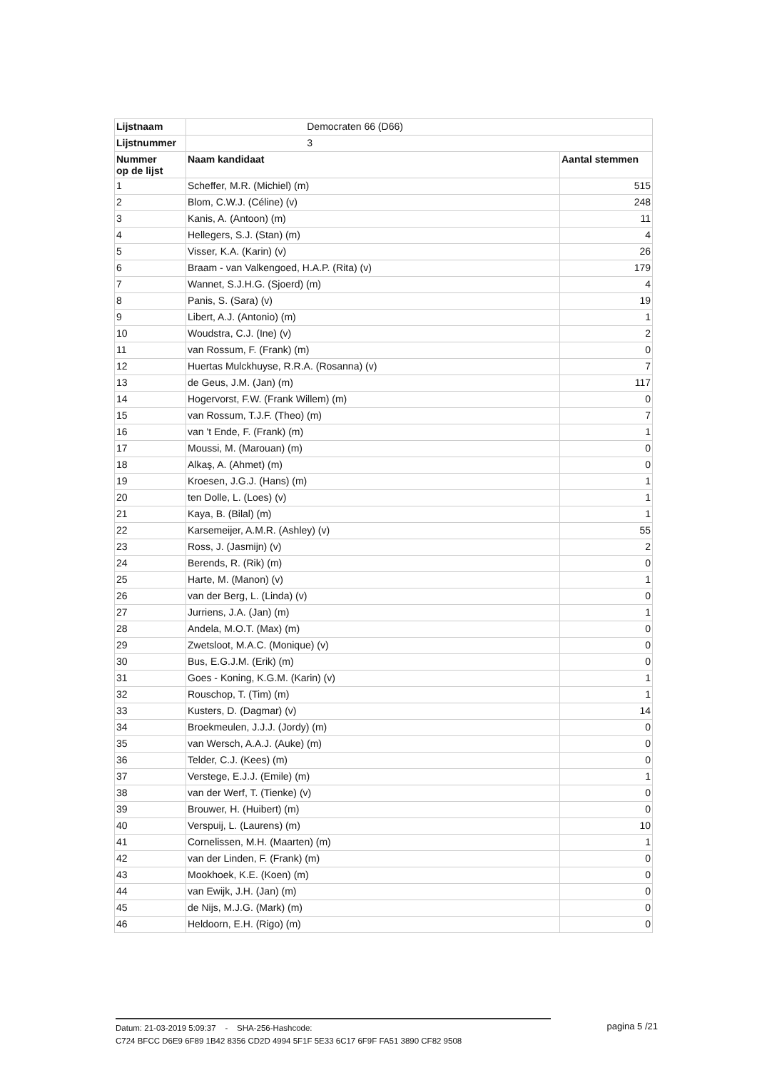| Lijstnaam | Democraten 66 (D66) | |
| Lijstnummer | 3 | |
| Nummer op de lijst | Naam kandidaat | Aantal stemmen |
| 1 | Scheffer, M.R. (Michiel) (m) | 515 |
| 2 | Blom, C.W.J. (Céline) (v) | 248 |
| 3 | Kanis, A. (Antoon) (m) | 11 |
| 4 | Hellegers, S.J. (Stan) (m) | 4 |
| 5 | Visser, K.A. (Karin) (v) | 26 |
| 6 | Braam - van Valkengoed, H.A.P. (Rita) (v) | 179 |
| 7 | Wannet, S.J.H.G. (Sjoerd) (m) | 4 |
| 8 | Panis, S. (Sara) (v) | 19 |
| 9 | Libert, A.J. (Antonio) (m) | 1 |
| 10 | Woudstra, C.J. (Ine) (v) | 2 |
| 11 | van Rossum, F. (Frank) (m) | 0 |
| 12 | Huertas Mulckhuyse, R.R.A. (Rosanna) (v) | 7 |
| 13 | de Geus, J.M. (Jan) (m) | 117 |
| 14 | Hogervorst, F.W. (Frank Willem) (m) | 0 |
| 15 | van Rossum, T.J.F. (Theo) (m) | 7 |
| 16 | van 't Ende, F. (Frank) (m) | 1 |
| 17 | Moussi, M. (Marouan) (m) | 0 |
| 18 | Alkaş, A. (Ahmet) (m) | 0 |
| 19 | Kroesen, J.G.J. (Hans) (m) | 1 |
| 20 | ten Dolle, L. (Loes) (v) | 1 |
| 21 | Kaya, B. (Bilal) (m) | 1 |
| 22 | Karsemeijer, A.M.R. (Ashley) (v) | 55 |
| 23 | Ross, J. (Jasmijn) (v) | 2 |
| 24 | Berends, R. (Rik) (m) | 0 |
| 25 | Harte, M. (Manon) (v) | 1 |
| 26 | van der Berg, L. (Linda) (v) | 0 |
| 27 | Jurriens, J.A. (Jan) (m) | 1 |
| 28 | Andela, M.O.T. (Max) (m) | 0 |
| 29 | Zwetsloot, M.A.C. (Monique) (v) | 0 |
| 30 | Bus, E.G.J.M. (Erik) (m) | 0 |
| 31 | Goes - Koning, K.G.M. (Karin) (v) | 1 |
| 32 | Rouschop, T. (Tim) (m) | 1 |
| 33 | Kusters, D. (Dagmar) (v) | 14 |
| 34 | Broekmeulen, J.J.J. (Jordy) (m) | 0 |
| 35 | van Wersch, A.A.J. (Auke) (m) | 0 |
| 36 | Telder, C.J. (Kees) (m) | 0 |
| 37 | Verstege, E.J.J. (Emile) (m) | 1 |
| 38 | van der Werf, T. (Tienke) (v) | 0 |
| 39 | Brouwer, H. (Huibert) (m) | 0 |
| 40 | Verspuij, L. (Laurens) (m) | 10 |
| 41 | Cornelissen, M.H. (Maarten) (m) | 1 |
| 42 | van der Linden, F. (Frank) (m) | 0 |
| 43 | Mookhoek, K.E. (Koen) (m) | 0 |
| 44 | van Ewijk, J.H. (Jan) (m) | 0 |
| 45 | de Nijs, M.J.G. (Mark) (m) | 0 |
| 46 | Heldoorn, E.H. (Rigo) (m) | 0 |
Datum: 21-03-2019 5:09:37 - SHA-256-Hashcode:
C724 BFCC D6E9 6F89 1B42 8356 CD2D 4994 5F1F 5E33 6C17 6F9F FA51 3890 CF82 9508
pagina 5 /21